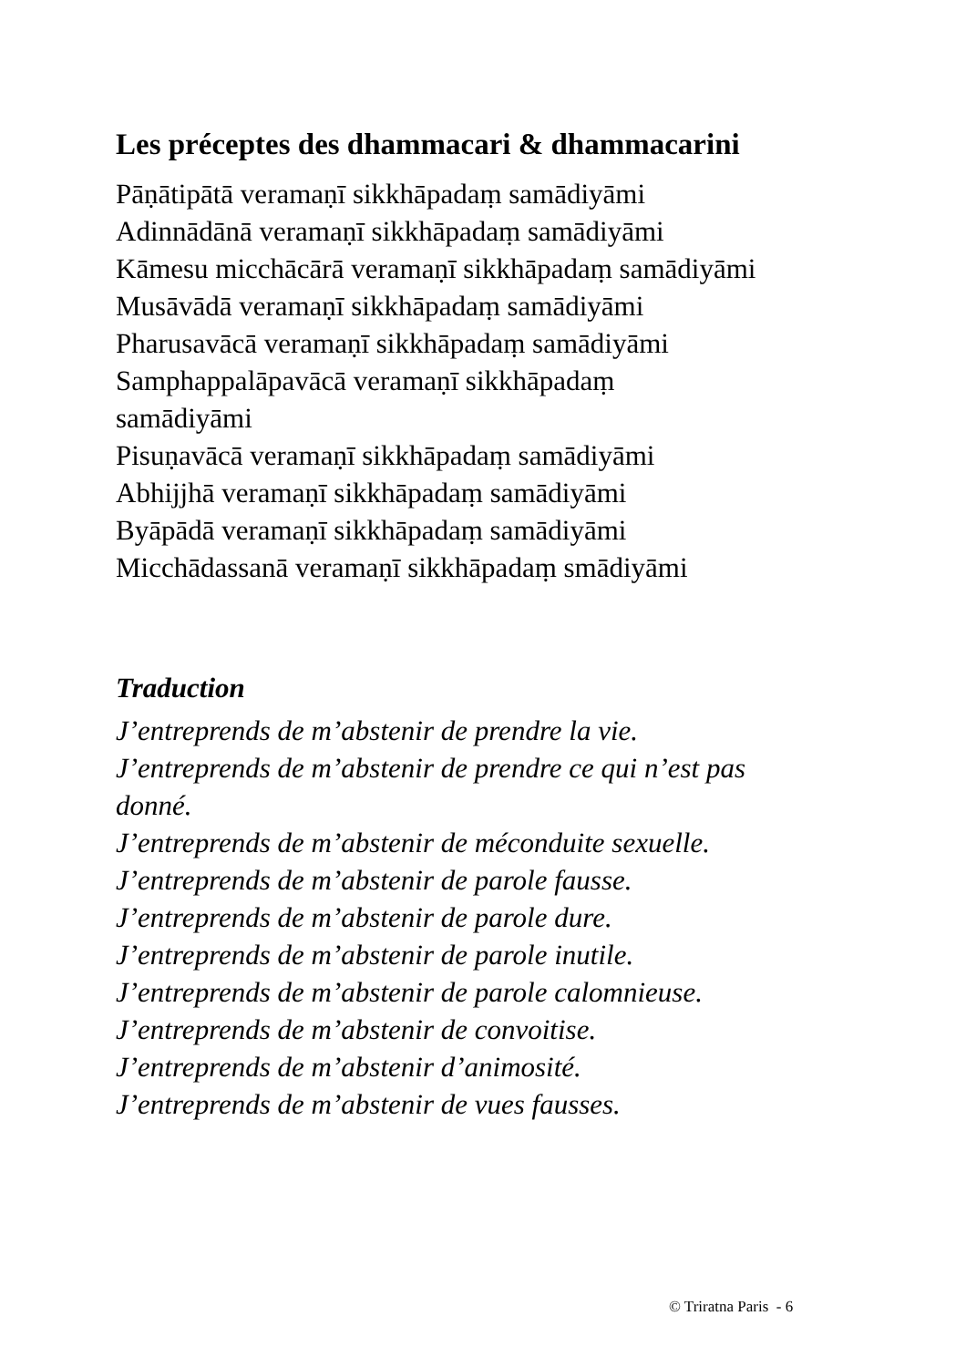Les préceptes des dhammacari & dhammacarini
Pāṇātipātā veramaṇī sikkhāpadaṃ samādiyāmi
Adinnādānā veramaṇī sikkhāpadaṃ samādiyāmi
Kāmesu micchācārā veramaṇī sikkhāpadaṃ samādiyāmi
Musāvādā veramaṇī sikkhāpadaṃ samādiyāmi
Pharusavācā veramaṇī sikkhāpadaṃ samādiyāmi
Samphappalāpavācā veramaṇī sikkhāpadaṃ
samādiyāmi
Pisuṇavācā veramaṇī sikkhāpadaṃ samādiyāmi
Abhijjhā veramaṇī sikkhāpadaṃ samādiyāmi
Byāpādā veramaṇī sikkhāpadaṃ samādiyāmi
Micchādassanā veramaṇī sikkhāpadaṃ smādiyāmi
Traduction
J’entreprends de m’abstenir de prendre la vie.
J’entreprends de m’abstenir de prendre ce qui n’est pas
donné.
J’entreprends de m’abstenir de méconduite sexuelle.
J’entreprends de m’abstenir de parole fausse.
J’entreprends de m’abstenir de parole dure.
J’entreprends de m’abstenir de parole inutile.
J’entreprends de m’abstenir de parole calomnieuse.
J’entreprends de m’abstenir de convoitise.
J’entreprends de m’abstenir d’animosité.
J’entreprends de m’abstenir de vues fausses.
© Triratna Paris - 6